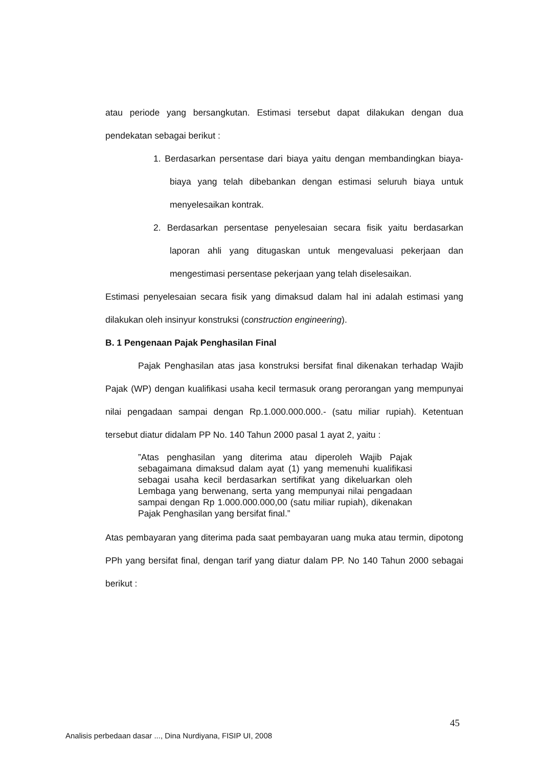atau periode yang bersangkutan. Estimasi tersebut dapat dilakukan dengan dua pendekatan sebagai berikut :
1. Berdasarkan persentase dari biaya yaitu dengan membandingkan biaya-biaya yang telah dibebankan dengan estimasi seluruh biaya untuk menyelesaikan kontrak.
2. Berdasarkan persentase penyelesaian secara fisik yaitu berdasarkan laporan ahli yang ditugaskan untuk mengevaluasi pekerjaan dan mengestimasi persentase pekerjaan yang telah diselesaikan.
Estimasi penyelesaian secara fisik yang dimaksud dalam hal ini adalah estimasi yang dilakukan oleh insinyur konstruksi (construction engineering).
B. 1 Pengenaan Pajak Penghasilan Final
Pajak Penghasilan atas jasa konstruksi bersifat final dikenakan terhadap Wajib Pajak (WP) dengan kualifikasi usaha kecil termasuk orang perorangan yang mempunyai nilai pengadaan sampai dengan Rp.1.000.000.000.- (satu miliar rupiah). Ketentuan tersebut diatur didalam PP No. 140 Tahun 2000 pasal 1 ayat 2, yaitu :
”Atas penghasilan yang diterima atau diperoleh Wajib Pajak sebagaimana dimaksud dalam ayat (1) yang memenuhi kualifikasi sebagai usaha kecil berdasarkan sertifikat yang dikeluarkan oleh Lembaga yang berwenang, serta yang mempunyai nilai pengadaan sampai dengan Rp 1.000.000.000,00 (satu miliar rupiah), dikenakan Pajak Penghasilan yang bersifat final.”
Atas pembayaran yang diterima pada saat pembayaran uang muka atau termin, dipotong PPh yang bersifat final, dengan tarif yang diatur dalam PP. No 140 Tahun 2000 sebagai berikut :
45
Analisis perbedaan dasar ..., Dina Nurdiyana, FISIP UI, 2008